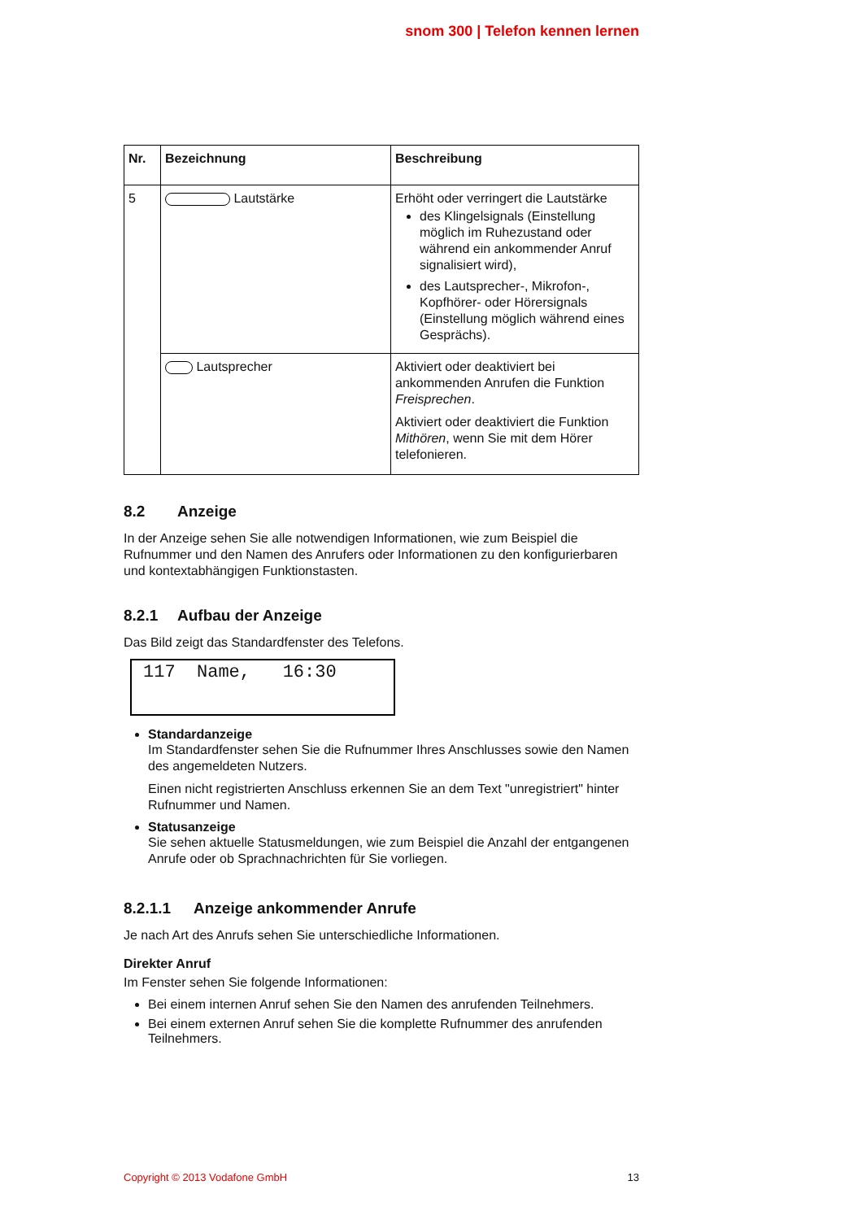snom 300 | Telefon kennen lernen
| Nr. | Bezeichnung | Beschreibung |
| --- | --- | --- |
| 5 | Lautstärke | Erhöht oder verringert die Lautstärke des Klingelsignals (Einstellung möglich im Ruhezustand oder während ein ankommender Anruf signalisiert wird), des Lautsprecher-, Mikrofon-, Kopfhörer- oder Hörersignals (Einstellung möglich während eines Gesprächs). |
| | Lautsprecher | Aktiviert oder deaktiviert bei ankommenden Anrufen die Funktion Freisprechen . Aktiviert oder deaktiviert die Funktion Mithören , wenn Sie mit dem Hörer telefonieren. |
8.2 Anzeige
In der Anzeige sehen Sie alle notwendigen Informationen, wie zum Beispiel die Rufnummer und den Namen des Anrufers oder Informationen zu den konfigurierbaren und kontextabhängigen Funktionstasten.
8.2.1 Aufbau der Anzeige
Das Bild zeigt das Standardfenster des Telefons.
117 Name, 16:30
Standardanzeige
Im Standardfenster sehen Sie die Rufnummer Ihres Anschlusses sowie den Namen des angemeldeten Nutzers.
Einen nicht registrierten Anschluss erkennen Sie an dem Text "unregistriert" hinter Rufnummer und Namen.
Statusanzeige
Sie sehen aktuelle Statusmeldungen, wie zum Beispiel die Anzahl der entgangenen Anrufe oder ob Sprachnachrichten für Sie vorliegen.
8.2.1.1 Anzeige ankommender Anrufe
Je nach Art des Anrufs sehen Sie unterschiedliche Informationen.
Direkter Anruf
Im Fenster sehen Sie folgende Informationen:
Bei einem internen Anruf sehen Sie den Namen des anrufenden Teilnehmers.
Bei einem externen Anruf sehen Sie die komplette Rufnummer des anrufenden Teilnehmers.
Copyright © 2013 Vodafone GmbH 13